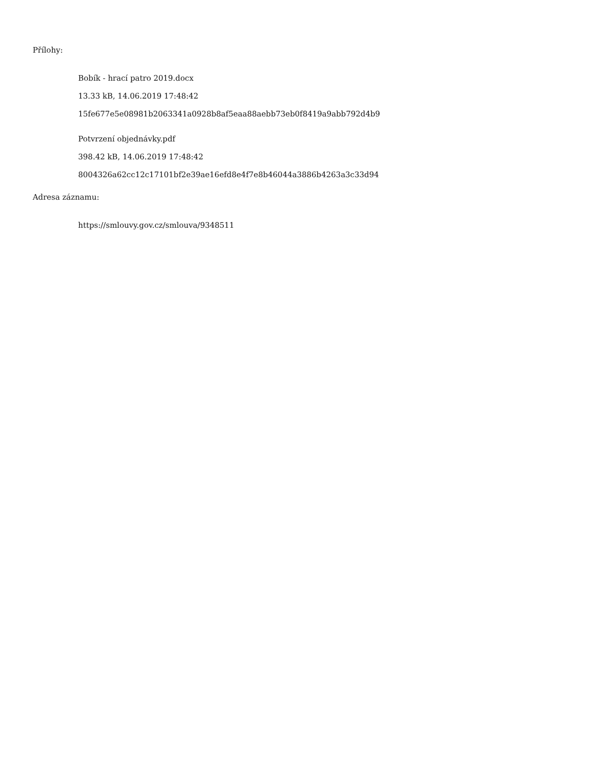Přílohy:
Bobík - hrací patro 2019.docx
13.33 kB, 14.06.2019 17:48:42
15fe677e5e08981b2063341a0928b8af5eaa88aebb73eb0f8419a9abb792d4b9
Potvrzení objednávky.pdf
398.42 kB, 14.06.2019 17:48:42
8004326a62cc12c17101bf2e39ae16efd8e4f7e8b46044a3886b4263a3c33d94
Adresa záznamu:
https://smlouvy.gov.cz/smlouva/9348511